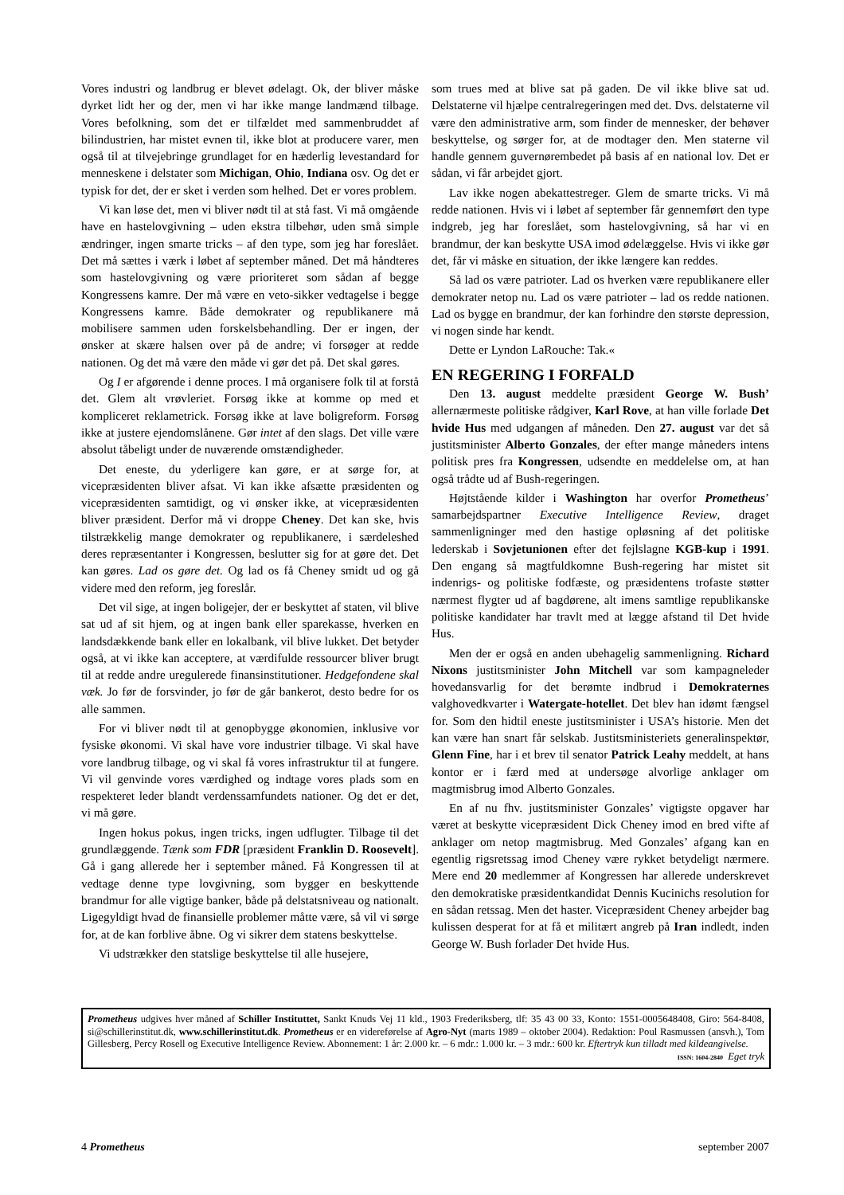Vores industri og landbrug er blevet ødelagt. Ok, der bliver måske dyrket lidt her og der, men vi har ikke mange landmænd tilbage. Vores befolkning, som det er tilfældet med sammenbruddet af bilindustrien, har mistet evnen til, ikke blot at producere varer, men også til at tilvejebringe grundlaget for en hæderlig levestandard for menneskene i delstater som Michigan, Ohio, Indiana osv. Og det er typisk for det, der er sket i verden som helhed. Det er vores problem.
Vi kan løse det, men vi bliver nødt til at stå fast. Vi må omgående have en hastelovgivning – uden ekstra tilbehør, uden små simple ændringer, ingen smarte tricks – af den type, som jeg har foreslået. Det må sættes i værk i løbet af september måned. Det må håndteres som hastelovgivning og være prioriteret som sådan af begge Kongressens kamre. Der må være en veto-sikker vedtagelse i begge Kongressens kamre. Både demokrater og republikanere må mobilisere sammen uden forskelsbehandling. Der er ingen, der ønsker at skære halsen over på de andre; vi forsøger at redde nationen. Og det må være den måde vi gør det på. Det skal gøres.
Og I er afgørende i denne proces. I må organisere folk til at forstå det. Glem alt vrøvleriet. Forsøg ikke at komme op med et kompliceret reklametrick. Forsøg ikke at lave boligreform. Forsøg ikke at justere ejendomslånene. Gør intet af den slags. Det ville være absolut tåbeligt under de nuværende omstændigheder.
Det eneste, du yderligere kan gøre, er at sørge for, at vicepræsidenten bliver afsat. Vi kan ikke afsætte præsidenten og vicepræsidenten samtidigt, og vi ønsker ikke, at vicepræsidenten bliver præsident. Derfor må vi droppe Cheney. Det kan ske, hvis tilstrækkelig mange demokrater og republikanere, i særdeleshed deres repræsentanter i Kongressen, beslutter sig for at gøre det. Det kan gøres. Lad os gøre det. Og lad os få Cheney smidt ud og gå videre med den reform, jeg foreslår.
Det vil sige, at ingen boligejer, der er beskyttet af staten, vil blive sat ud af sit hjem, og at ingen bank eller sparekasse, hverken en landsdækkende bank eller en lokalbank, vil blive lukket. Det betyder også, at vi ikke kan acceptere, at værdifulde ressourcer bliver brugt til at redde andre uregulerede finansinstitutioner. Hedgefondene skal væk. Jo før de forsvinder, jo før de går bankerot, desto bedre for os alle sammen.
For vi bliver nødt til at genopbygge økonomien, inklusive vor fysiske økonomi. Vi skal have vore industrier tilbage. Vi skal have vore landbrug tilbage, og vi skal få vores infrastruktur til at fungere. Vi vil genvinde vores værdighed og indtage vores plads som en respekteret leder blandt verdenssamfundets nationer. Og det er det, vi må gøre.
Ingen hokus pokus, ingen tricks, ingen udflugter. Tilbage til det grundlæggende. Tænk som FDR [præsident Franklin D. Roosevelt]. Gå i gang allerede her i september måned. Få Kongressen til at vedtage denne type lovgivning, som bygger en beskyttende brandmur for alle vigtige banker, både på delstatsniveau og nationalt. Ligegyldigt hvad de finansielle problemer måtte være, så vil vi sørge for, at de kan forblive åbne. Og vi sikrer dem statens beskyttelse.
Vi udstrækker den statslige beskyttelse til alle husejere,
som trues med at blive sat på gaden. De vil ikke blive sat ud. Delstaterne vil hjælpe centralregeringen med det. Dvs. delstaterne vil være den administrative arm, som finder de mennesker, der behøver beskyttelse, og sørger for, at de modtager den. Men staterne vil handle gennem guvernørembedet på basis af en national lov. Det er sådan, vi får arbejdet gjort.
Lav ikke nogen abekattestreger. Glem de smarte tricks. Vi må redde nationen. Hvis vi i løbet af september får gennemført den type indgreb, jeg har foreslået, som hastelovgivning, så har vi en brandmur, der kan beskytte USA imod ødelæggelse. Hvis vi ikke gør det, får vi måske en situation, der ikke længere kan reddes.
Så lad os være patrioter. Lad os hverken være republikanere eller demokrater netop nu. Lad os være patrioter – lad os redde nationen. Lad os bygge en brandmur, der kan forhindre den største depression, vi nogen sinde har kendt.
Dette er Lyndon LaRouche: Tak.«
EN REGERING I FORFALD
Den 13. august meddelte præsident George W. Bush’ allernærmeste politiske rådgiver, Karl Rove, at han ville forlade Det hvide Hus med udgangen af måneden. Den 27. august var det så justitsminister Alberto Gonzales, der efter mange måneders intens politisk pres fra Kongressen, udsendte en meddelelse om, at han også trådte ud af Bush-regeringen.
Højtstående kilder i Washington har overfor Prometheus’ samarbejdspartner Executive Intelligence Review, draget sammenligninger med den hastige opløsning af det politiske lederskab i Sovjetunionen efter det fejlslagne KGB-kup i 1991. Den engang så magtfuldkomne Bush-regering har mistet sit indenrigs- og politiske fodfæste, og præsidentens trofaste støtter nærmest flygter ud af bagdørene, alt imens samtlige republikanske politiske kandidater har travlt med at lægge afstand til Det hvide Hus.
Men der er også en anden ubehagelig sammenligning. Richard Nixons justitsminister John Mitchell var som kampagneleder hovedansvarlig for det berømte indbrud i Demokraternes valghovedkvarter i Watergate-hotellet. Det blev han idømt fængsel for. Som den hidtil eneste justitsminister i USA’s historie. Men det kan være han snart får selskab. Justitsministeriets generalinspektør, Glenn Fine, har i et brev til senator Patrick Leahy meddelt, at hans kontor er i færd med at undersøge alvorlige anklager om magtmisbrug imod Alberto Gonzales.
En af nu fhv. justitsminister Gonzales’ vigtigste opgaver har været at beskytte vicepræsident Dick Cheney imod en bred vifte af anklager om netop magtmisbrug. Med Gonzales’ afgang kan en egentlig rigsretssag imod Cheney være rykket betydeligt nærmere. Mere end 20 medlemmer af Kongressen har allerede underskrevet den demokratiske præsidentkandidat Dennis Kucinichs resolution for en sådan retssag. Men det haster. Vicepræsident Cheney arbejder bag kulissen desperat for at få et militært angreb på Iran indledt, inden George W. Bush forlader Det hvide Hus.
Prometheus udgives hver måned af Schiller Instituttet, Sankt Knuds Vej 11 kld., 1903 Frederiksberg, tlf: 35 43 00 33, Konto: 1551-0005648408, Giro: 564-8408, si@schillerinstitut.dk, www.schillerinstitut.dk. Prometheus er en videreførelse af Agro-Nyt (marts 1989 – oktober 2004). Redaktion: Poul Rasmussen (ansvh.), Tom Gillesberg, Percy Rosell og Executive Intelligence Review. Abonnement: 1 år: 2.000 kr. – 6 mdr.: 1.000 kr. – 3 mdr.: 600 kr. Eftertryk kun tilladt med kildeangivelse. ISSN: 1604-2840 Eget tryk
4 Prometheus september 2007